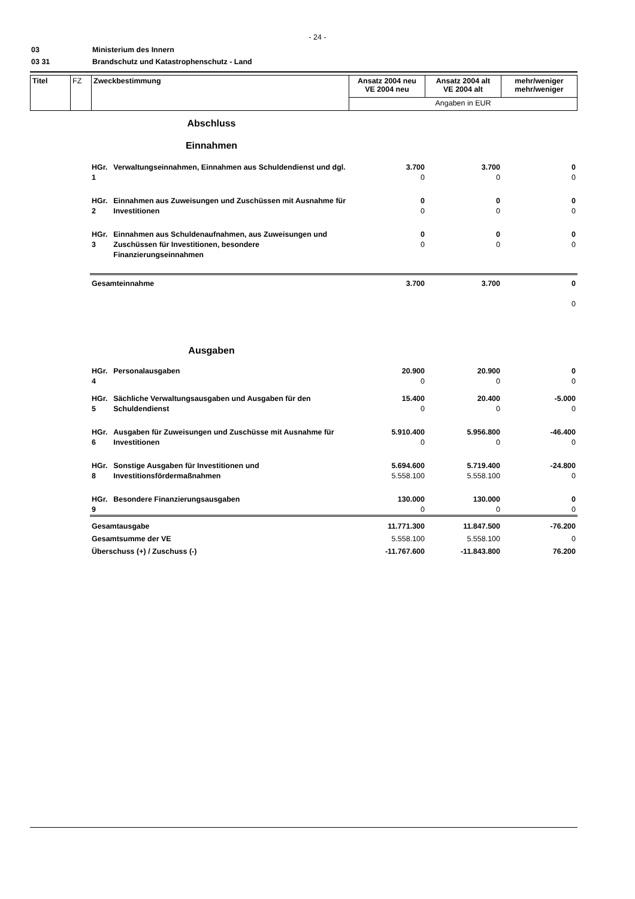- 24 -
03 Ministerium des Innern
03 31 Brandschutz und Katastrophenschutz - Land
| Titel | FZ | Zweckbestimmung | Ansatz 2004 neu VE 2004 neu | Ansatz 2004 alt VE 2004 alt | mehr/weniger mehr/weniger |
| | | | Angaben in EUR | | |
| Abschluss Einnahmen | | | | |
| HGr. 1 | Verwaltungseinnahmen, Einnahmen aus Schuldendienst und dgl. | 3.700 0 | 3.700 0 | 0 0 |
| HGr. 2 | Einnahmen aus Zuweisungen und Zuschüssen mit Ausnahme für Investitionen | 0 0 | 0 0 | 0 0 |
| HGr. 3 | Einnahmen aus Schuldenaufnahmen, aus Zuweisungen und Zuschüssen für Investitionen, besondere Finanzierungseinnahmen | 0 0 | 0 0 | 0 0 |
| Gesamteinnahme | | 3.700 | 3.700 | 0 0 |
| Ausgaben | | | | |
| HGr. 4 | Personalausgaben | 20.900 0 | 20.900 0 | 0 0 |
| HGr. 5 | Sächliche Verwaltungsausgaben und Ausgaben für den Schuldendienst | 15.400 0 | 20.400 0 | -5.000 0 |
| HGr. 6 | Ausgaben für Zuweisungen und Zuschüsse mit Ausnahme für Investitionen | 5.910.400 0 | 5.956.800 0 | -46.400 0 |
| HGr. 8 | Sonstige Ausgaben für Investitionen und Investitionsfördermaßnahmen | 5.694.600 5.558.100 | 5.719.400 5.558.100 | -24.800 0 |
| HGr. 9 | Besondere Finanzierungsausgaben | 130.000 0 | 130.000 0 | 0 0 |
| Gesamtausgabe Gesamtsumme der VE Überschuss (+) / Zuschuss (-) | | 11.771.300 5.558.100 -11.767.600 | 11.847.500 5.558.100 -11.843.800 | -76.200 0 76.200 |